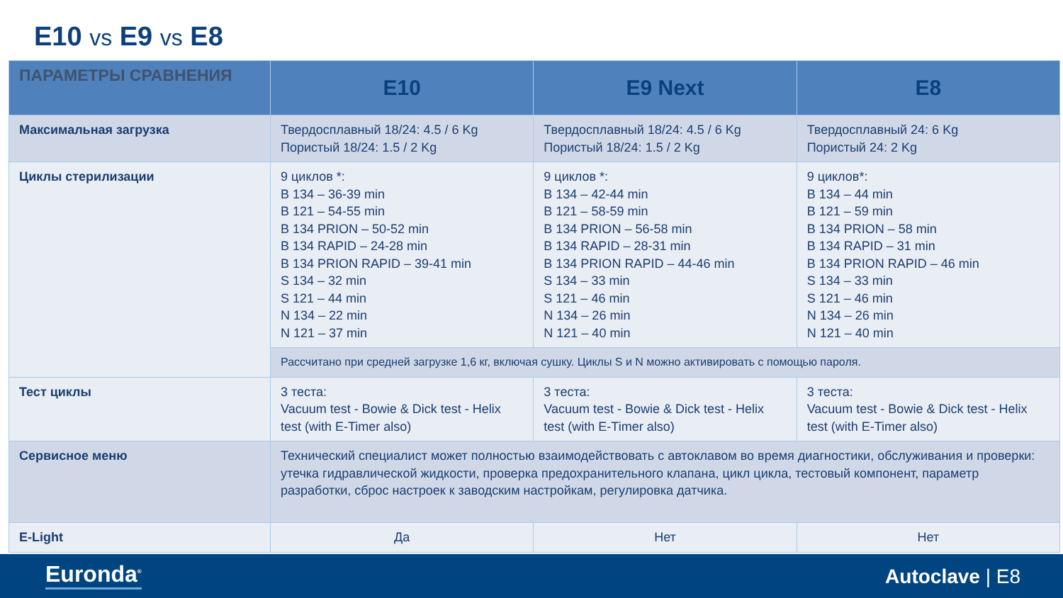E10 vs E9 vs E8
| ПАРАМЕТРЫ СРАВНЕНИЯ | E10 | E9 Next | E8 |
| --- | --- | --- | --- |
| Максимальная загрузка | Твердосплавный 18/24: 4.5 / 6 Kg Пористый 18/24: 1.5 / 2 Kg | Твердосплавный 18/24: 4.5 / 6 Kg Пористый 18/24: 1.5 / 2 Kg | Твердосплавный 24: 6 Kg Пористый 24: 2 Kg |
| Циклы стерилизации | 9 циклов *: B 134 – 36-39 min B 121 – 54-55 min B 134 PRION – 50-52 min B 134 RAPID – 24-28 min B 134 PRION RAPID – 39-41 min S 134 – 32 min S 121 – 44 min N 134 – 22 min N 121 – 37 min | 9 циклов *: B 134 – 42-44 min B 121 – 58-59 min B 134 PRION – 56-58 min B 134 RAPID – 28-31 min B 134 PRION RAPID – 44-46 min S 134 – 33 min S 121 – 46 min N 134 – 26 min N 121 – 40 min | 9 циклов*: B 134 – 44 min B 121 – 59 min B 134 PRION – 58 min B 134 RAPID – 31 min B 134 PRION RAPID – 46 min S 134 – 33 min S 121 – 46 min N 134 – 26 min N 121 – 40 min |
| | Рассчитано при средней загрузке 1,6 кг, включая сушку. Циклы S и N можно активировать с помощью пароля. | | |
| Тест циклы | 3 теста: Vacuum test - Bowie & Dick test - Helix test (with E-Timer also) | 3 теста: Vacuum test - Bowie & Dick test - Helix test (with E-Timer also) | 3 теста: Vacuum test - Bowie & Dick test - Helix test (with E-Timer also) |
| Сервисное меню | Технический специалист может полностью взаимодействовать с автоклавом во время диагностики, обслуживания и проверки: утечка гидравлической жидкости, проверка предохранительного клапана, цикл цикла, тестовый компонент, параметр разработки, сброс настроек к заводским настройкам, регулировка датчика. | | |
| E-Light | Да | Нет | Нет |
Euronda<sup>®</sup> Autoclave | E8